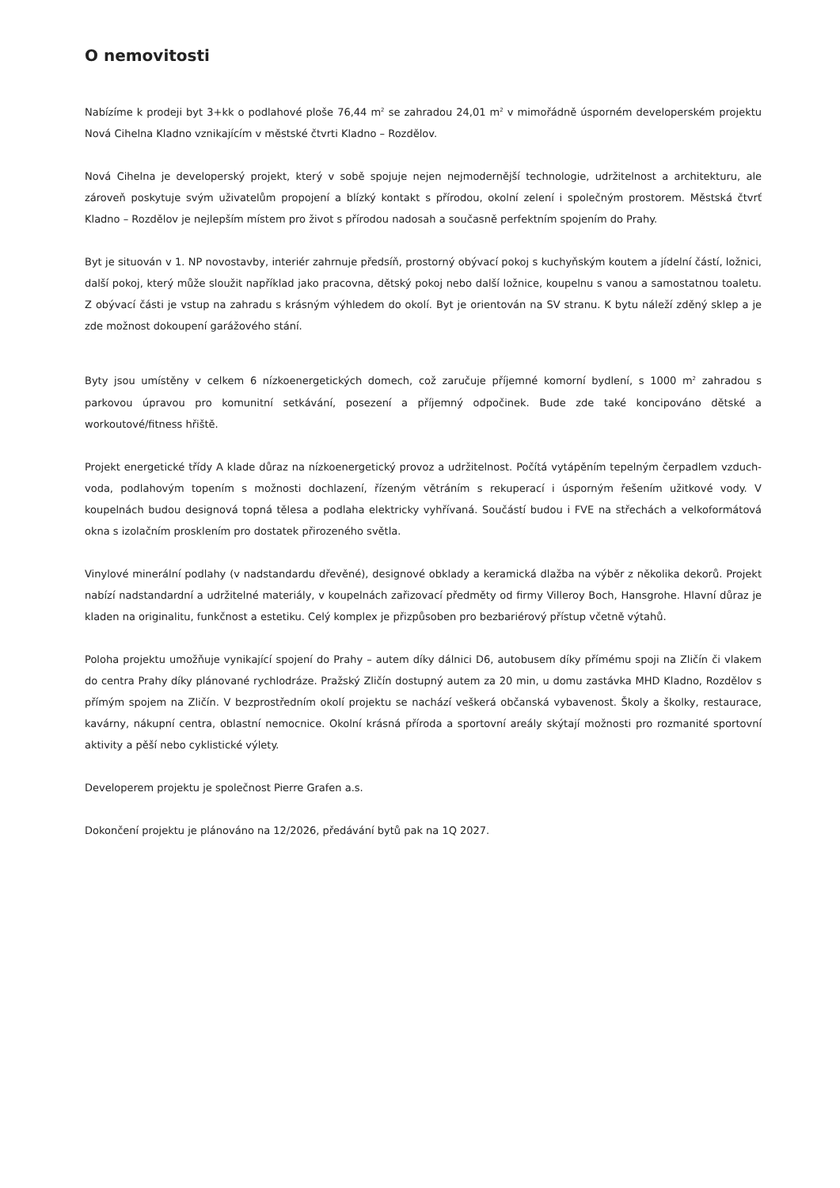O nemovitosti
Nabízíme k prodeji byt 3+kk o podlahové ploše 76,44 m<sup>2</sup> se zahradou 24,01 m<sup>2</sup> v mimořádně úsporném developerském projektu Nová Cihelna Kladno vznikajícím v městské čtvrti Kladno – Rozdělov.
Nová Cihelna je developerský projekt, který v sobě spojuje nejen nejmodernější technologie, udržitelnost a architekturu, ale zároveň poskytuje svým uživatelům propojení a blízký kontakt s přírodou, okolní zelení i společným prostorem. Městská čtvrť Kladno – Rozdělov je nejlepším místem pro život s přírodou nadosah a současně perfektním spojením do Prahy.
Byt je situován v 1. NP novostavby, interiér zahrnuje předsíň, prostorný obývací pokoj s kuchyňským koutem a jídelní částí, ložnici, další pokoj, který může sloužit například jako pracovna, dětský pokoj nebo další ložnice, koupelnu s vanou a samostatnou toaletu. Z obývací části je vstup na zahradu s krásným výhledem do okolí. Byt je orientován na SV stranu. K bytu náleží zděný sklep a je zde možnost dokoupení garážového stání.
Byty jsou umístěny v celkem 6 nízkoenergetických domech, což zaručuje příjemné komorní bydlení, s 1000 m<sup>2</sup> zahradou s parkovou úpravou pro komunitní setkávání, posezení a příjemný odpočinek. Bude zde také koncipováno dětské a workoutové/fitness hřiště.
Projekt energetické třídy A klade důraz na nízkoenergetický provoz a udržitelnost. Počítá vytápěním tepelným čerpadlem vzduch-voda, podlahovým topením s možnosti dochlazení, řízeným větráním s rekuperací i úsporným řešením užitkové vody. V koupelnách budou designová topná tělesa a podlaha elektricky vyhřívaná. Součástí budou i FVE na střechách a velkoformátová okna s izolačním prosklením pro dostatek přirozeného světla.
Vinylové minerální podlahy (v nadstandardu dřevěné), designové obklady a keramická dlažba na výběr z několika dekorů. Projekt nabízí nadstandardní a udržitelné materiály, v koupelnách zařizovací předměty od firmy Villeroy Boch, Hansgrohe. Hlavní důraz je kladen na originalitu, funkčnost a estetiku. Celý komplex je přizpůsoben pro bezbariérový přístup včetně výtahů.
Poloha projektu umožňuje vynikající spojení do Prahy – autem díky dálnici D6, autobusem díky přímému spoji na Zličín či vlakem do centra Prahy díky plánované rychlodráze. Pražský Zličín dostupný autem za 20 min, u domu zastávka MHD Kladno, Rozdělov s přímým spojem na Zličín. V bezprostředním okolí projektu se nachází veškerá občanská vybavenost. Školy a školky, restaurace, kavárny, nákupní centra, oblastní nemocnice. Okolní krásná příroda a sportovní areály skýtají možnosti pro rozmanité sportovní aktivity a pěší nebo cyklistické výlety.
Developerem projektu je společnost Pierre Grafen a.s.
Dokončení projektu je plánováno na 12/2026, předávání bytů pak na 1Q 2027.